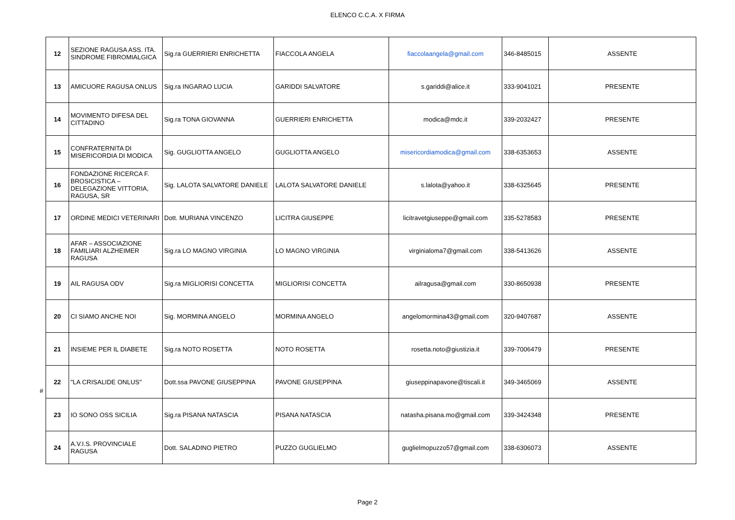ELENCO C.C.A. X FIRMA
| 12 | SEZIONE RAGUSA ASS. ITA. SINDROME FIBROMIALGICA | Sig.ra GUERRIERI ENRICHETTA | FIACCOLA ANGELA | fiaccolaangela@gmail.com | 346-8485015 | ASSENTE |
| 13 | AMICUORE RAGUSA ONLUS | Sig.ra INGARAO LUCIA | GARIDDI SALVATORE | s.gariddi@alice.it | 333-9041021 | PRESENTE |
| 14 | MOVIMENTO DIFESA DEL CITTADINO | Sig.ra TONA GIOVANNA | GUERRIERI ENRICHETTA | modica@mdc.it | 339-2032427 | PRESENTE |
| 15 | CONFRATERNITA DI MISERICORDIA DI MODICA | Sig. GUGLIOTTA ANGELO | GUGLIOTTA ANGELO | misericordiamodica@gmail.com | 338-6353653 | ASSENTE |
| 16 | FONDAZIONE RICERCA F. BROSICISTICA – DELEGAZIONE VITTORIA, RAGUSA, SR | Sig. LALOTA SALVATORE DANIELE | LALOTA SALVATORE DANIELE | s.lalota@yahoo.it | 338-6325645 | PRESENTE |
| 17 | ORDINE MEDICI VETERINARI | Dott. MURIANA VINCENZO | LICITRA GIUSEPPE | licitravetgiuseppe@gmail.com | 335-5278583 | PRESENTE |
| 18 | AFAR – ASSOCIAZIONE FAMILIARI ALZHEIMER RAGUSA | Sig.ra LO MAGNO VIRGINIA | LO MAGNO VIRGINIA | virginialoma7@gmail.com | 338-5413626 | ASSENTE |
| 19 | AIL RAGUSA ODV | Sig.ra MIGLIORISI CONCETTA | MIGLIORISI CONCETTA | ailragusa@gmail.com | 330-8650938 | PRESENTE |
| 20 | CI SIAMO ANCHE NOI | Sig. MORMINA ANGELO | MORMINA ANGELO | angelomormina43@gmail.com | 320-9407687 | ASSENTE |
| 21 | INSIEME PER IL DIABETE | Sig.ra NOTO ROSETTA | NOTO ROSETTA | rosetta.noto@giustizia.it | 339-7006479 | PRESENTE |
| 22 | "LA CRISALIDE ONLUS" | Dott.ssa PAVONE GIUSEPPINA | PAVONE GIUSEPPINA | giuseppinapavone@tiscali.it | 349-3465069 | ASSENTE |
| 23 | IO SONO OSS SICILIA | Sig.ra PISANA NATASCIA | PISANA NATASCIA | natasha.pisana.mo@gmail.com | 339-3424348 | PRESENTE |
| 24 | A.V.I.S. PROVINCIALE RAGUSA | Dott. SALADINO PIETRO | PUZZO GUGLIELMO | guglielmopuzzo57@gmail.com | 338-6306073 | ASSENTE |
#
Page 2